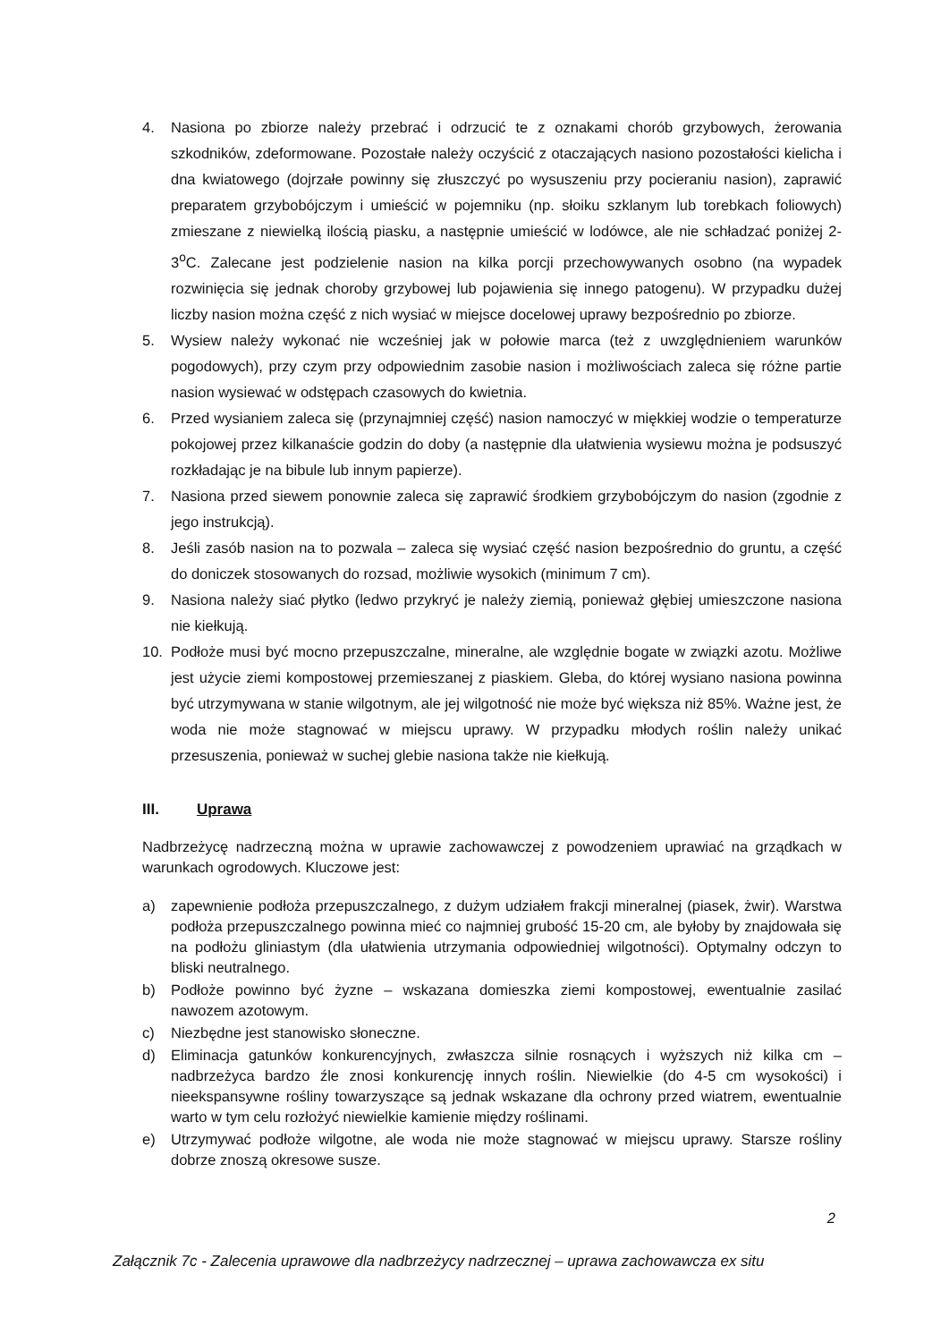4. Nasiona po zbiorze należy przebrać i odrzucić te z oznakami chorób grzybowych, żerowania szkodników, zdeformowane. Pozostałe należy oczyścić z otaczających nasiono pozostałości kielicha i dna kwiatowego (dojrzałe powinny się złuszczyć po wysuszeniu przy pocieraniu nasion), zaprawić preparatem grzybobójczym i umieścić w pojemniku (np. słoiku szklanym lub torebkach foliowych) zmieszane z niewielką ilością piasku, a następnie umieścić w lodówce, ale nie schładzać poniżej 2-3<sup>o</sup>C. Zalecane jest podzielenie nasion na kilka porcji przechowywanych osobno (na wypadek rozwinięcia się jednak choroby grzybowej lub pojawienia się innego patogenu). W przypadku dużej liczby nasion można część z nich wysiać w miejsce docelowej uprawy bezpośrednio po zbiorze.
5. Wysiew należy wykonać nie wcześniej jak w połowie marca (też z uwzględnieniem warunków pogodowych), przy czym przy odpowiednim zasobie nasion i możliwościach zaleca się różne partie nasion wysiewać w odstępach czasowych do kwietnia.
6. Przed wysianiem zaleca się (przynajmniej część) nasion namoczyć w miękkiej wodzie o temperaturze pokojowej przez kilkanaście godzin do doby (a następnie dla ułatwienia wysiewu można je podsuszyć rozkładając je na bibule lub innym papierze).
7. Nasiona przed siewem ponownie zaleca się zaprawić środkiem grzybobójczym do nasion (zgodnie z jego instrukcją).
8. Jeśli zasób nasion na to pozwala – zaleca się wysiać część nasion bezpośrednio do gruntu, a część do doniczek stosowanych do rozsad, możliwie wysokich (minimum 7 cm).
9. Nasiona należy siać płytko (ledwo przykryć je należy ziemią, ponieważ głębiej umieszczone nasiona nie kiełkują.
10. Podłoże musi być mocno przepuszczalne, mineralne, ale względnie bogate w związki azotu. Możliwe jest użycie ziemi kompostowej przemieszanej z piaskiem. Gleba, do której wysiano nasiona powinna być utrzymywana w stanie wilgotnym, ale jej wilgotność nie może być większa niż 85%. Ważne jest, że woda nie może stagnować w miejscu uprawy. W przypadku młodych roślin należy unikać przesuszenia, ponieważ w suchej glebie nasiona także nie kiełkują.
III. Uprawa
Nadbrzeżycę nadrzeczną można w uprawie zachowawczej z powodzeniem uprawiać na grządkach w warunkach ogrodowych. Kluczowe jest:
a) zapewnienie podłoża przepuszczalnego, z dużym udziałem frakcji mineralnej (piasek, żwir). Warstwa podłoża przepuszczalnego powinna mieć co najmniej grubość 15-20 cm, ale byłoby by znajdowała się na podłożu gliniastym (dla ułatwienia utrzymania odpowiedniej wilgotności). Optymalny odczyn to bliski neutralnego.
b) Podłoże powinno być żyzne – wskazana domieszka ziemi kompostowej, ewentualnie zasilać nawozem azotowym.
c) Niezbędne jest stanowisko słoneczne.
d) Eliminacja gatunków konkurencyjnych, zwłaszcza silnie rosnących i wyższych niż kilka cm – nadbrzeżyca bardzo źle znosi konkurencję innych roślin. Niewielkie (do 4-5 cm wysokości) i nieekspansywne rośliny towarzyszące są jednak wskazane dla ochrony przed wiatrem, ewentualnie warto w tym celu rozłożyć niewielkie kamienie między roślinami.
e) Utrzymywać podłoże wilgotne, ale woda nie może stagnować w miejscu uprawy. Starsze rośliny dobrze znoszą okresowe susze.
2
Załącznik 7c - Zalecenia uprawowe dla nadbrzeżycy nadrzecznej – uprawa zachowawcza ex situ